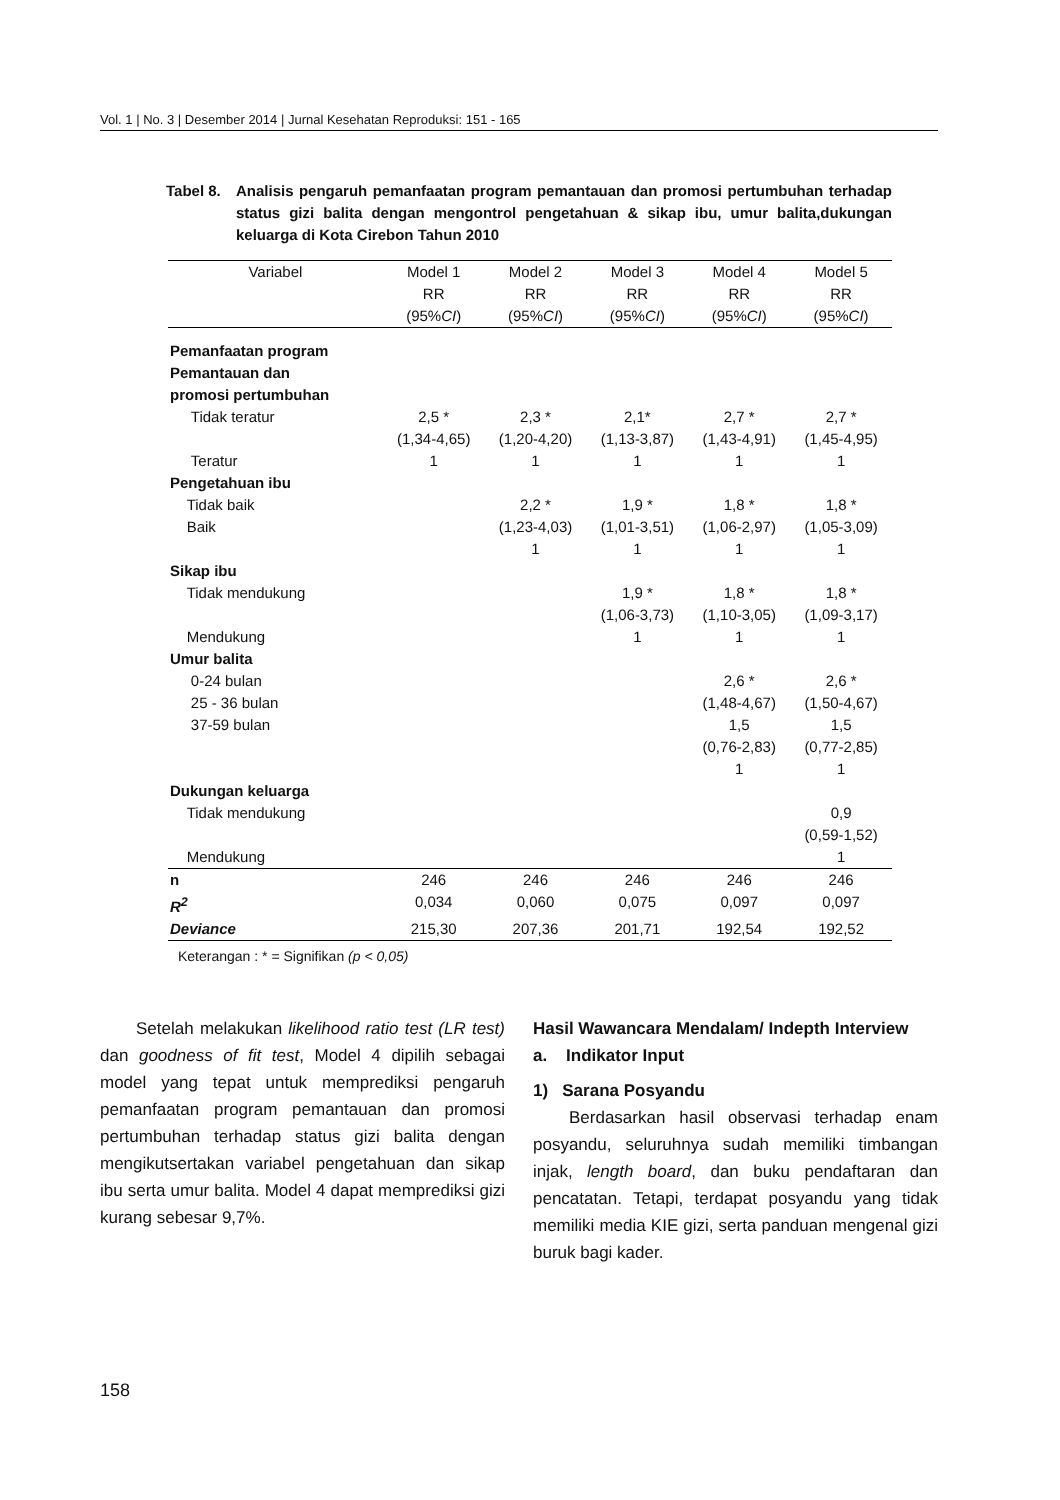Vol. 1 | No. 3 | Desember 2014 | Jurnal Kesehatan Reproduksi: 151 - 165
Tabel 8.
Analisis pengaruh pemanfaatan program pemantauan dan promosi pertumbuhan terhadap status gizi balita dengan mengontrol pengetahuan & sikap ibu, umur balita,dukungan keluarga di Kota Cirebon Tahun 2010
| Variabel | Model 1 RR (95% CI ) | Model 2 RR (95% CI ) | Model 3 RR (95% CI ) | Model 4 RR (95% CI ) | Model 5 RR (95% CI ) |
| --- | --- | --- | --- | --- | --- |
| Pemanfaatan program Pemantauan dan promosi pertumbuhan | | | | | |
| Tidak teratur Teratur | 2,5 * (1,34-4,65) 1 | 2,3 * (1,20-4,20) 1 | 2,1* (1,13-3,87) 1 | 2,7 * (1,43-4,91) 1 | 2,7 * (1,45-4,95) 1 |
| Pengetahuan ibu Tidak baik Baik | | 2,2 * (1,23-4,03) 1 | 1,9 * (1,01-3,51) 1 | 1,8 * (1,06-2,97) 1 | 1,8 * (1,05-3,09) 1 |
| Sikap ibu Tidak mendukung Mendukung | | | 1,9 * (1,06-3,73) 1 | 1,8 * (1,10-3,05) 1 | 1,8 * (1,09-3,17) 1 |
| Umur balita 0-24 bulan 25 - 36 bulan 37-59 bulan | | | | 2,6 * (1,48-4,67) 1,5 (0,76-2,83) 1 | 2,6 * (1,50-4,67) 1,5 (0,77-2,85) 1 |
| Dukungan keluarga Tidak mendukung Mendukung | | | | | 0,9 (0,59-1,52) 1 |
| n | 246 | 246 | 246 | 246 | 246 |
| R<sup>2</sup> | 0,034 | 0,060 | 0,075 | 0,097 | 0,097 |
| Deviance | 215,30 | 207,36 | 201,71 | 192,54 | 192,52 |
Keterangan : * = Signifikan (p < 0,05)
Setelah melakukan likelihood ratio test (LR test) dan goodness of fit test, Model 4 dipilih sebagai model yang tepat untuk memprediksi pengaruh pemanfaatan program pemantauan dan promosi pertumbuhan terhadap status gizi balita dengan mengikutsertakan variabel pengetahuan dan sikap ibu serta umur balita. Model 4 dapat memprediksi gizi kurang sebesar 9,7%.
Hasil Wawancara Mendalam/ Indepth Interview
a. Indikator Input
1) Sarana Posyandu
Berdasarkan hasil observasi terhadap enam posyandu, seluruhnya sudah memiliki timbangan injak, length board, dan buku pendaftaran dan pencatatan. Tetapi, terdapat posyandu yang tidak memiliki media KIE gizi, serta panduan mengenal gizi buruk bagi kader.
158